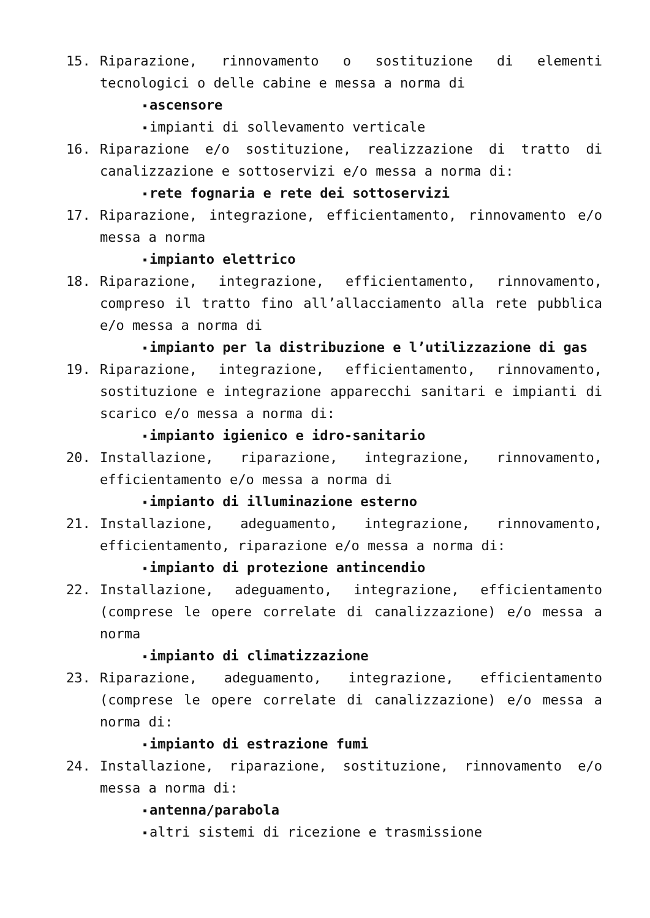15. Riparazione, rinnovamento o sostituzione di elementi tecnologici o delle cabine e messa a norma di
▪ ascensore
▪ impianti di sollevamento verticale
16. Riparazione e/o sostituzione, realizzazione di tratto di canalizzazione e sottoservizi e/o messa a norma di:
▪ rete fognaria e rete dei sottoservizi
17. Riparazione, integrazione, efficientamento, rinnovamento e/o messa a norma
▪ impianto elettrico
18. Riparazione, integrazione, efficientamento, rinnovamento, compreso il tratto fino all’allacciamento alla rete pubblica e/o messa a norma di
▪ impianto per la distribuzione e l’utilizzazione di gas
19. Riparazione, integrazione, efficientamento, rinnovamento, sostituzione e integrazione apparecchi sanitari e impianti di scarico e/o messa a norma di:
▪ impianto igienico e idro-sanitario
20. Installazione, riparazione, integrazione, rinnovamento, efficientamento e/o messa a norma di
▪ impianto di illuminazione esterno
21. Installazione, adeguamento, integrazione, rinnovamento, efficientamento, riparazione e/o messa a norma di:
▪ impianto di protezione antincendio
22. Installazione, adeguamento, integrazione, efficientamento (comprese le opere correlate di canalizzazione) e/o messa a norma
▪ impianto di climatizzazione
23. Riparazione, adeguamento, integrazione, efficientamento (comprese le opere correlate di canalizzazione) e/o messa a norma di:
▪ impianto di estrazione fumi
24. Installazione, riparazione, sostituzione, rinnovamento e/o messa a norma di:
▪ antenna/parabola
▪ altri sistemi di ricezione e trasmissione